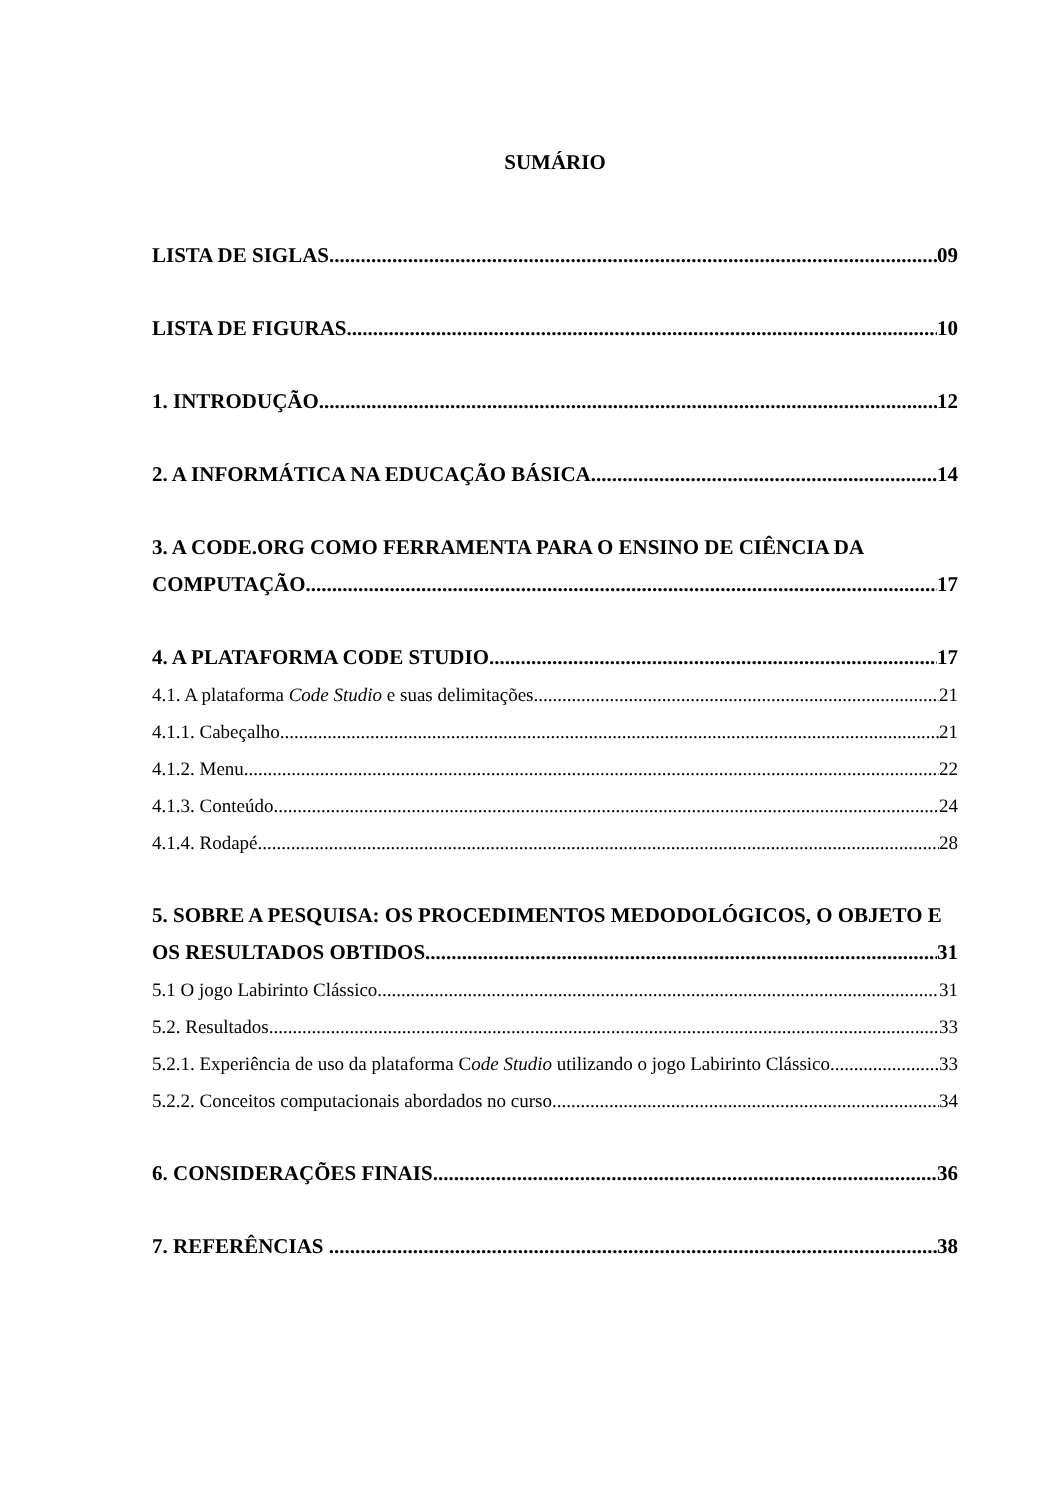SUMÁRIO
LISTA DE SIGLAS 09
LISTA DE FIGURAS 10
1. INTRODUÇÃO 12
2. A INFORMÁTICA NA EDUCAÇÃO BÁSICA 14
3. A CODE.ORG COMO FERRAMENTA PARA O ENSINO DE CIÊNCIA DA
COMPUTAÇÃO 17
4. A PLATAFORMA CODE STUDIO 17
4.1. A plataforma Code Studio e suas delimitações 21
4.1.1. Cabeçalho 21
4.1.2. Menu 22
4.1.3. Conteúdo 24
4.1.4. Rodapé 28
5. SOBRE A PESQUISA: OS PROCEDIMENTOS MEDODOLÓGICOS, O OBJETO E
OS RESULTADOS OBTIDOS 31
5.1 O jogo Labirinto Clássico 31
5.2. Resultados 33
5.2.1. Experiência de uso da plataforma Code Studio utilizando o jogo Labirinto Clássico 33
5.2.2. Conceitos computacionais abordados no curso 34
6. CONSIDERAÇÕES FINAIS 36
7. REFERÊNCIAS 38